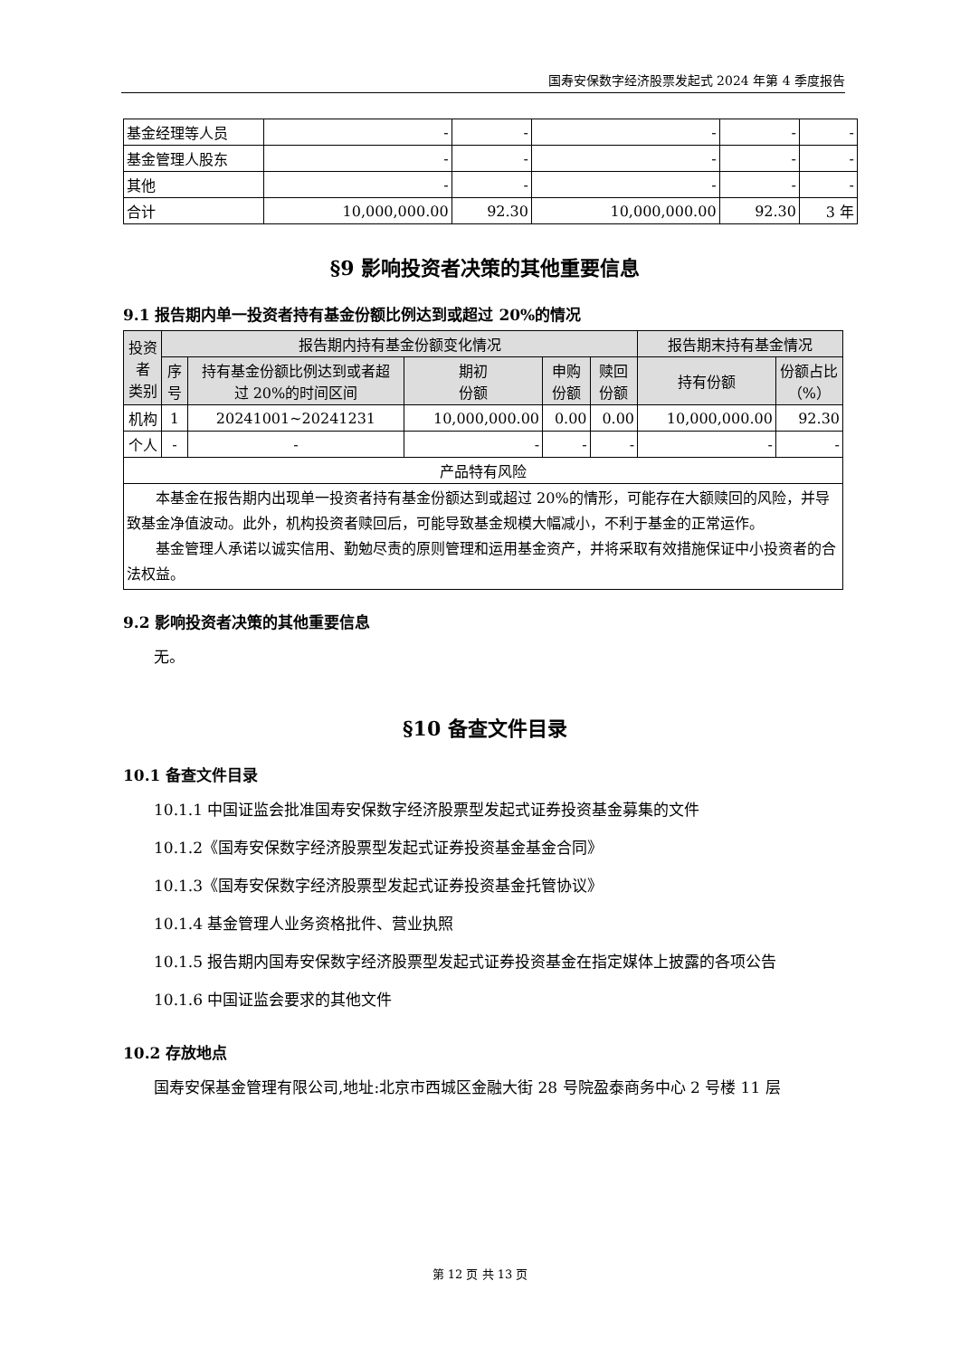国寿安保数字经济股票发起式 2024 年第 4 季度报告
| 基金经理等人员 | - | - | - | - | - |
| 基金管理人股东 | - | - | - | - | - |
| 其他 | - | - | - | - | - |
| 合计 | 10,000,000.00 | 92.30 | 10,000,000.00 | 92.30 | 3 年 |
§9 影响投资者决策的其他重要信息
9.1 报告期内单一投资者持有基金份额比例达到或超过 20%的情况
| 投资者 类别 | 报告期内持有基金份额变化情况 | | | | | 报告期末持有基金情况 | |
| --- | --- | --- | --- | --- | --- | --- | --- |
| | 序 号 | 持有基金份额比例达到或者超 过 20%的时间区间 | 期初 份额 | 申购 份额 | 赎回 份额 | 持有份额 | 份额占比 （%） |
| 机构 | 1 | 20241001~20241231 | 10,000,000.00 | 0.00 | 0.00 | 10,000,000.00 | 92.30 |
| 个人 | - | - | - | - | - | - | - |
| 产品特有风险 | | | | | | | |
| 本基金在报告期内出现单一投资者持有基金份额达到或超过 20%的情形，可能存在大额赎回的风险，并导致基金净值波动。此外，机构投资者赎回后，可能导致基金规模大幅减小，不利于基金的正常运作。 基金管理人承诺以诚实信用、勤勉尽责的原则管理和运用基金资产，并将采取有效措施保证中小投资者的合法权益。 | | | | | | | |
9.2 影响投资者决策的其他重要信息
无。
§10 备查文件目录
10.1 备查文件目录
10.1.1 中国证监会批准国寿安保数字经济股票型发起式证券投资基金募集的文件
10.1.2《国寿安保数字经济股票型发起式证券投资基金基金合同》
10.1.3《国寿安保数字经济股票型发起式证券投资基金托管协议》
10.1.4 基金管理人业务资格批件、营业执照
10.1.5 报告期内国寿安保数字经济股票型发起式证券投资基金在指定媒体上披露的各项公告
10.1.6 中国证监会要求的其他文件
10.2 存放地点
国寿安保基金管理有限公司,地址:北京市西城区金融大街 28 号院盈泰商务中心 2 号楼 11 层
第 12 页 共 13 页